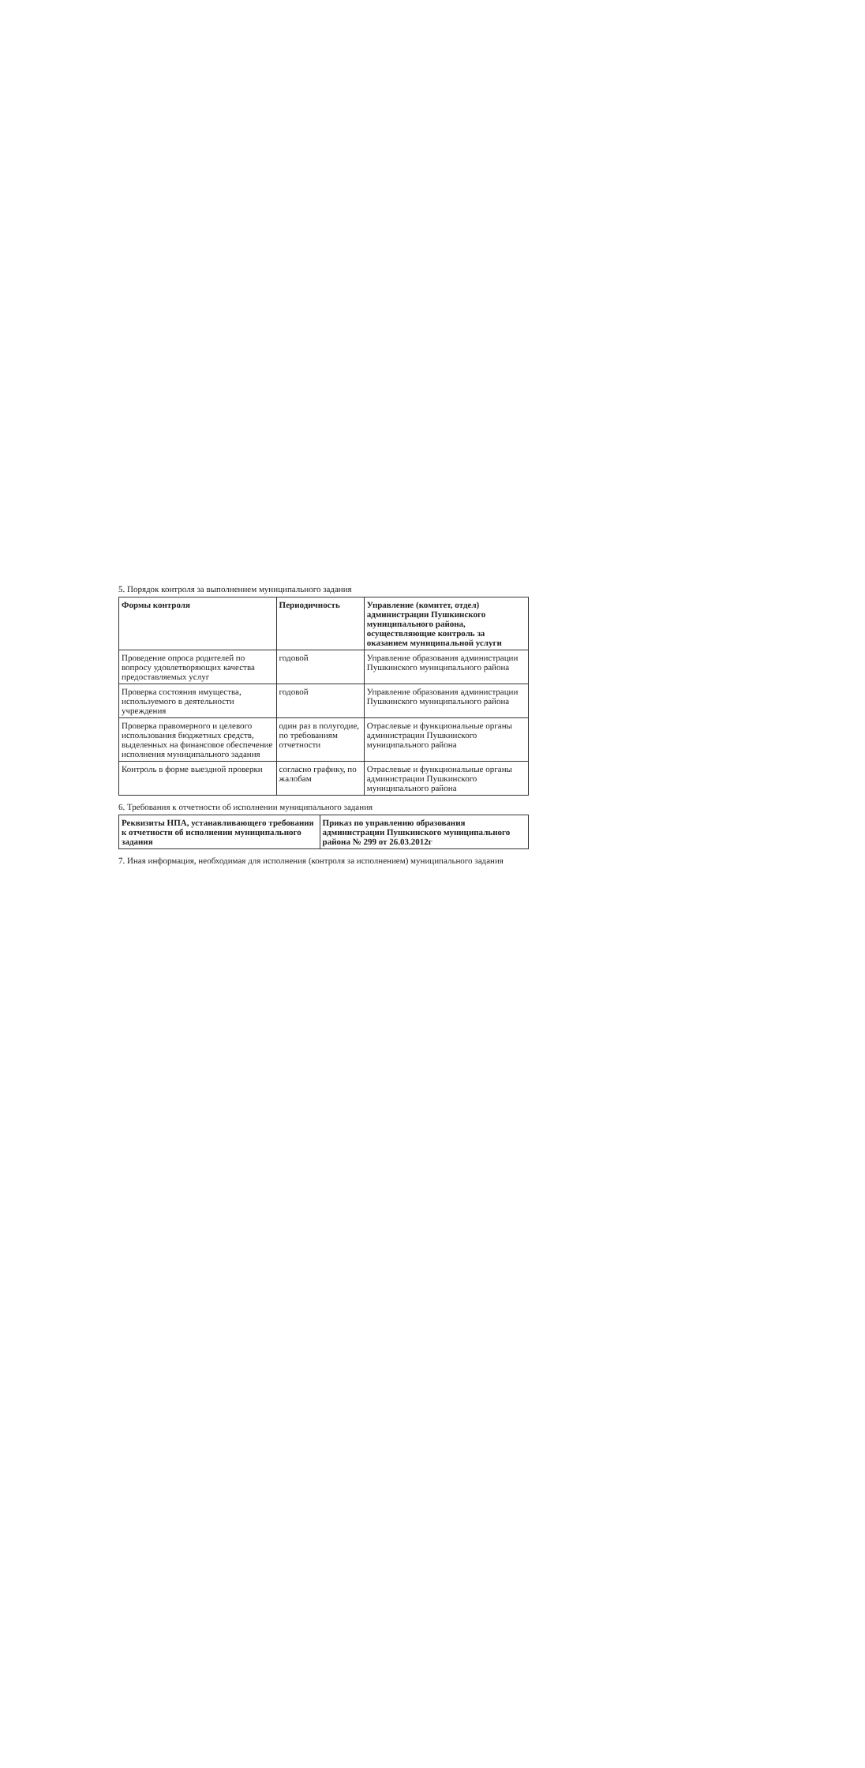5. Порядок контроля за выполнением муниципального задания
| Формы контроля | Периодичность | Управление (комитет, отдел) администрации Пушкинского муниципального района, осуществляющие контроль за оказанием муниципальной услуги |
| --- | --- | --- |
| Проведение опроса родителей по вопросу удовлетворяющих качества предоставляемых услуг | годовой | Управление образования администрации Пушкинского муниципального района |
| Проверка состояния имущества, используемого в деятельности учреждения | годовой | Управление образования администрации Пушкинского муниципального района |
| Проверка правомерного и целевого использования бюджетных средств, выделенных на финансовое обеспечение исполнения муниципального задания | один раз в полугодие, по требованиям отчетности | Отраслевые и функциональные органы администрации Пушкинского муниципального района |
| Контроль в форме выездной проверки | согласно графику, по жалобам | Отраслевые и функциональные органы администрации Пушкинского муниципального района |
6. Требования к отчетности об исполнении муниципального задания
| Реквизиты НПА, устанавливающего требования к отчетности об исполнении муниципального задания | Приказ по управлению образования администрации Пушкинского муниципального района № 299 от 26.03.2012г |
| --- | --- |
7. Иная информация, необходимая для исполнения (контроля за исполнением) муниципального задания